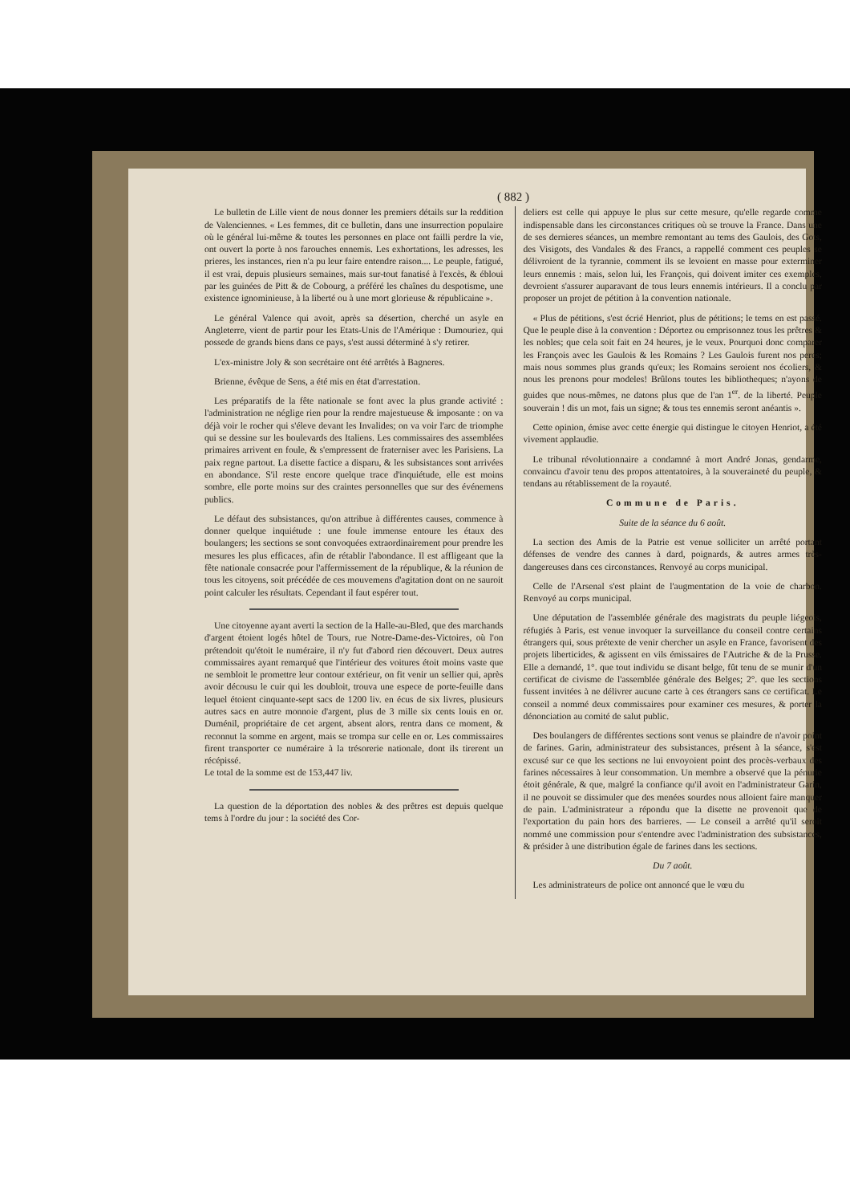( 882 )
Le bulletin de Lille vient de nous donner les premiers détails sur la reddition de Valenciennes. « Les femmes, dit ce bulletin, dans une insurrection populaire où le général lui-même & toutes les personnes en place ont failli perdre la vie, ont ouvert la porte à nos farouches ennemis. Les exhortations, les adresses, les prieres, les instances, rien n'a pu leur faire entendre raison.... Le peuple, fatigué, il est vrai, depuis plusieurs semaines, mais sur-tout fanatisé à l'excès, & ébloui par les guinées de Pitt & de Cobourg, a préféré les chaînes du despotisme, une existence ignominieuse, à la liberté ou à une mort glorieuse & républicaine ».
Le général Valence qui avoit, après sa désertion, cherché un asyle en Angleterre, vient de partir pour les Etats-Unis de l'Amérique : Dumouriez, qui possede de grands biens dans ce pays, s'est aussi déterminé à s'y retirer.
L'ex-ministre Joly & son secrétaire ont été arrêtés à Bagneres.
Brienne, évêque de Sens, a été mis en état d'arrestation.
Les préparatifs de la fête nationale se font avec la plus grande activité : l'administration ne néglige rien pour la rendre majestueuse & imposante : on va déjà voir le rocher qui s'éleve devant les Invalides; on va voir l'arc de triomphe qui se dessine sur les boulevards des Italiens. Les commissaires des assemblées primaires arrivent en foule, & s'empressent de fraterniser avec les Parisiens. La paix regne partout. La disette factice a disparu, & les subsistances sont arrivées en abondance. S'il reste encore quelque trace d'inquiétude, elle est moins sombre, elle porte moins sur des craintes personnelles que sur des événemens publics.
Le défaut des subsistances, qu'on attribue à différentes causes, commence à donner quelque inquiétude : une foule immense entoure les étaux des boulangers; les sections se sont convoquées extraordinairement pour prendre les mesures les plus efficaces, afin de rétablir l'abondance. Il est affligeant que la fête nationale consacrée pour l'affermissement de la république, & la réunion de tous les citoyens, soit précédée de ces mouvemens d'agitation dont on ne sauroit point calculer les résultats. Cependant il faut espérer tout.
Une citoyenne ayant averti la section de la Halle-au-Bled, que des marchands d'argent étoient logés hôtel de Tours, rue Notre-Dame-des-Victoires, où l'on prétendoit qu'étoit le numéraire, il n'y fut d'abord rien découvert. Deux autres commissaires ayant remarqué que l'intérieur des voitures étoit moins vaste que ne sembloit le promettre leur contour extérieur, on fit venir un sellier qui, après avoir décousu le cuir qui les doubloit, trouva une espece de porte-feuille dans lequel étoient cinquante-sept sacs de 1200 liv. en écus de six livres, plusieurs autres sacs en autre monnoie d'argent, plus de 3 mille six cents louis en or. Duménil, propriétaire de cet argent, absent alors, rentra dans ce moment, & reconnut la somme en argent, mais se trompa sur celle en or. Les commissaires firent transporter ce numéraire à la trésorerie nationale, dont ils tirerent un récépissé.
Le total de la somme est de 153,447 liv.
La question de la déportation des nobles & des prêtres est depuis quelque tems à l'ordre du jour : la société des Cor-
deliers est celle qui appuye le plus sur cette mesure, qu'elle regarde comme indispensable dans les circonstances critiques où se trouve la France. Dans une de ses dernieres séances, un membre remontant au tems des Gaulois, des Gots, des Visigots, des Vandales & des Francs, a rappellé comment ces peuples se délivroient de la tyrannie, comment ils se levoient en masse pour exterminer leurs ennemis : mais, selon lui, les François, qui doivent imiter ces exemples, devroient s'assurer auparavant de tous leurs ennemis intérieurs. Il a conclu par proposer un projet de pétition à la convention nationale.
« Plus de pétitions, s'est écrié Henriot, plus de pétitions; le tems en est passé. Que le peuple dise à la convention : Déportez ou emprisonnez tous les prêtres & les nobles; que cela soit fait en 24 heures, je le veux. Pourquoi donc comparer les François avec les Gaulois & les Romains ? Les Gaulois furent nos peres; mais nous sommes plus grands qu'eux; les Romains seroient nos écoliers, & nous les prenons pour modeles! Brûlons toutes les bibliotheques; n'ayons de guides que nous-mêmes, ne datons plus que de l'an 1<sup>er</sup>. de la liberté. Peuple souverain ! dis un mot, fais un signe; & tous tes ennemis seront anéantis ».
Cette opinion, émise avec cette énergie qui distingue le citoyen Henriot, a été vivement applaudie.
Le tribunal révolutionnaire a condamné à mort André Jonas, gendarme, convaincu d'avoir tenu des propos attentatoires, à la souveraineté du peuple, & tendans au rétablissement de la royauté.
Commune de Paris.
Suite de la séance du 6 août.
La section des Amis de la Patrie est venue solliciter un arrêté portant défenses de vendre des cannes à dard, poignards, & autres armes très-dangereuses dans ces circonstances. Renvoyé au corps municipal.
Celle de l'Arsenal s'est plaint de l'augmentation de la voie de charbon. Renvoyé au corps municipal.
Une députation de l'assemblée générale des magistrats du peuple liégeois, réfugiés à Paris, est venue invoquer la surveillance du conseil contre certains étrangers qui, sous prétexte de venir chercher un asyle en France, favorisent des projets liberticides, & agissent en vils émissaires de l'Autriche & de la Prusse. Elle a demandé, 1°. que tout individu se disant belge, fût tenu de se munir d'un certificat de civisme de l'assemblée générale des Belges; 2°. que les sections fussent invitées à ne délivrer aucune carte à ces étrangers sans ce certificat. Le conseil a nommé deux commissaires pour examiner ces mesures, & porter la dénonciation au comité de salut public.
Des boulangers de différentes sections sont venus se plaindre de n'avoir point de farines. Garin, administrateur des subsistances, présent à la séance, s'est excusé sur ce que les sections ne lui envoyoient point des procès-verbaux des farines nécessaires à leur consommation. Un membre a observé que la pénurie étoit générale, & que, malgré la confiance qu'il avoit en l'administrateur Garin, il ne pouvoit se dissimuler que des menées sourdes nous alloient faire manquer de pain. L'administrateur a répondu que la disette ne provenoit que de l'exportation du pain hors des barrieres. — Le conseil a arrêté qu'il seroit nommé une commission pour s'entendre avec l'administration des subsistances, & présider à une distribution égale de farines dans les sections.
Du 7 août.
Les administrateurs de police ont annoncé que le vœu du